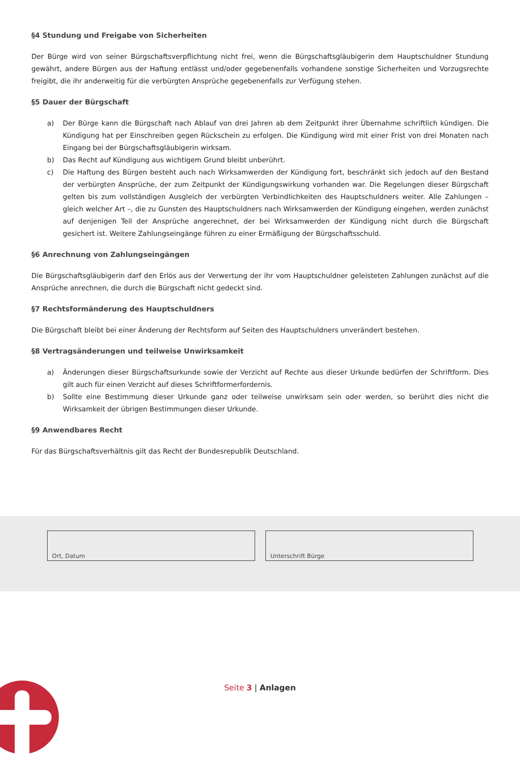§4 Stundung und Freigabe von Sicherheiten
Der Bürge wird von seiner Bürgschaftsverpflichtung nicht frei, wenn die Bürgschaftsgläubigerin dem Hauptschuldner Stundung gewährt, andere Bürgen aus der Haftung entlässt und/oder gegebenenfalls vorhandene sonstige Sicherheiten und Vorzugsrechte freigibt, die ihr anderweitig für die verbürgten Ansprüche gegebenenfalls zur Verfügung stehen.
§5 Dauer der Bürgschaft
a) Der Bürge kann die Bürgschaft nach Ablauf von drei Jahren ab dem Zeitpunkt ihrer Übernahme schriftlich kündigen. Die Kündigung hat per Einschreiben gegen Rückschein zu erfolgen. Die Kündigung wird mit einer Frist von drei Monaten nach Eingang bei der Bürgschaftsgläubigerin wirksam.
b) Das Recht auf Kündigung aus wichtigem Grund bleibt unberührt.
c) Die Haftung des Bürgen besteht auch nach Wirksamwerden der Kündigung fort, beschränkt sich jedoch auf den Bestand der verbürgten Ansprüche, der zum Zeitpunkt der Kündigungswirkung vorhanden war. Die Regelungen dieser Bürgschaft gelten bis zum vollständigen Ausgleich der verbürgten Verbindlichkeiten des Hauptschuldners weiter. Alle Zahlungen – gleich welcher Art –, die zu Gunsten des Hauptschuldners nach Wirksamwerden der Kündigung eingehen, werden zunächst auf denjenigen Teil der Ansprüche angerechnet, der bei Wirksamwerden der Kündigung nicht durch die Bürgschaft gesichert ist. Weitere Zahlungseingänge führen zu einer Ermäßigung der Bürgschaftsschuld.
§6 Anrechnung von Zahlungseingängen
Die Bürgschaftsgläubigerin darf den Erlös aus der Verwertung der ihr vom Hauptschuldner geleisteten Zahlungen zunächst auf die Ansprüche anrechnen, die durch die Bürgschaft nicht gedeckt sind.
§7 Rechtsformänderung des Hauptschuldners
Die Bürgschaft bleibt bei einer Änderung der Rechtsform auf Seiten des Hauptschuldners unverändert bestehen.
§8 Vertragsänderungen und teilweise Unwirksamkeit
a) Änderungen dieser Bürgschaftsurkunde sowie der Verzicht auf Rechte aus dieser Urkunde bedürfen der Schriftform. Dies gilt auch für einen Verzicht auf dieses Schriftformerfordernis.
b) Sollte eine Bestimmung dieser Urkunde ganz oder teilweise unwirksam sein oder werden, so berührt dies nicht die Wirksamkeit der übrigen Bestimmungen dieser Urkunde.
§9 Anwendbares Recht
Für das Bürgschaftsverhältnis gilt das Recht der Bundesrepublik Deutschland.
Ort, Datum Unterschrift Bürge
Seite 3 | Anlagen